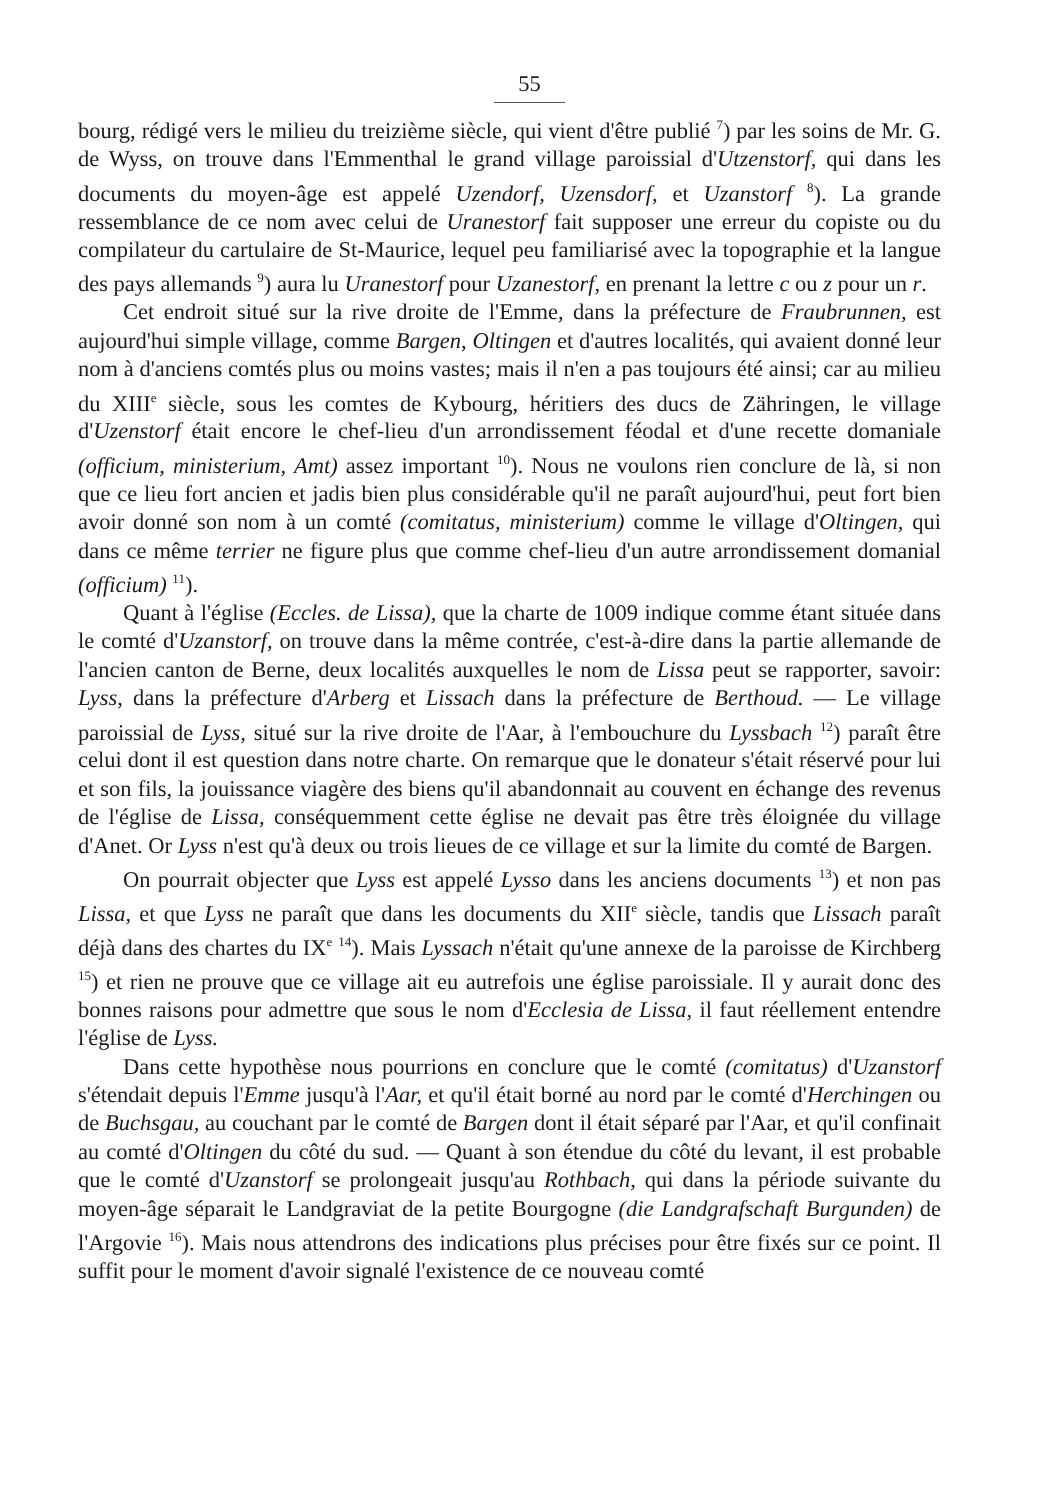55
bourg, rédigé vers le milieu du treizième siècle, qui vient d'être publié <sup>7</sup>) par les soins de Mr. G. de Wyss, on trouve dans l'Emmenthal le grand village paroissial d'Utzenstorf, qui dans les documents du moyen-âge est appelé Uzendorf, Uzensdorf, et Uzanstorf <sup>8</sup>). La grande ressemblance de ce nom avec celui de Uranestorf fait supposer une erreur du copiste ou du compilateur du cartulaire de St-Maurice, lequel peu familiarisé avec la topographie et la langue des pays allemands <sup>9</sup>) aura lu Uranestorf pour Uzanestorf, en prenant la lettre c ou z pour un r.
Cet endroit situé sur la rive droite de l'Emme, dans la préfecture de Fraubrunnen, est aujourd'hui simple village, comme Bargen, Oltingen et d'autres localités, qui avaient donné leur nom à d'anciens comtés plus ou moins vastes; mais il n'en a pas toujours été ainsi; car au milieu du XIII<sup>e</sup> siècle, sous les comtes de Kybourg, héritiers des ducs de Zähringen, le village d'Uzenstorf était encore le chef-lieu d'un arrondissement féodal et d'une recette domaniale (officium, ministerium, Amt) assez important <sup>10</sup>). Nous ne voulons rien conclure de là, si non que ce lieu fort ancien et jadis bien plus considérable qu'il ne paraît aujourd'hui, peut fort bien avoir donné son nom à un comté (comitatus, ministerium) comme le village d'Oltingen, qui dans ce même terrier ne figure plus que comme chef-lieu d'un autre arrondissement domanial (officium) <sup>11</sup>).
Quant à l'église (Eccles. de Lissa), que la charte de 1009 indique comme étant située dans le comté d'Uzanstorf, on trouve dans la même contrée, c'est-à-dire dans la partie allemande de l'ancien canton de Berne, deux localités auxquelles le nom de Lissa peut se rapporter, savoir: Lyss, dans la préfecture d'Arberg et Lissach dans la préfecture de Berthoud. — Le village paroissial de Lyss, situé sur la rive droite de l'Aar, à l'embouchure du Lyssbach <sup>12</sup>) paraît être celui dont il est question dans notre charte. On remarque que le donateur s'était réservé pour lui et son fils, la jouissance viagère des biens qu'il abandonnait au couvent en échange des revenus de l'église de Lissa, conséquemment cette église ne devait pas être très éloignée du village d'Anet. Or Lyss n'est qu'à deux ou trois lieues de ce village et sur la limite du comté de Bargen.
On pourrait objecter que Lyss est appelé Lysso dans les anciens documents <sup>13</sup>) et non pas Lissa, et que Lyss ne paraît que dans les documents du XII<sup>e</sup> siècle, tandis que Lissach paraît déjà dans des chartes du IX<sup>e</sup> <sup>14</sup>). Mais Lyssach n'était qu'une annexe de la paroisse de Kirchberg <sup>15</sup>) et rien ne prouve que ce village ait eu autrefois une église paroissiale. Il y aurait donc des bonnes raisons pour admettre que sous le nom d'Ecclesia de Lissa, il faut réellement entendre l'église de Lyss.
Dans cette hypothèse nous pourrions en conclure que le comté (comitatus) d'Uzanstorf s'étendait depuis l'Emme jusqu'à l'Aar, et qu'il était borné au nord par le comté d'Herchingen ou de Buchsgau, au couchant par le comté de Bargen dont il était séparé par l'Aar, et qu'il confinait au comté d'Oltingen du côté du sud. — Quant à son étendue du côté du levant, il est probable que le comté d'Uzanstorf se prolongeait jusqu'au Rothbach, qui dans la période suivante du moyen-âge séparait le Landgraviat de la petite Bourgogne (die Landgrafschaft Burgunden) de l'Argovie <sup>16</sup>). Mais nous attendrons des indications plus précises pour être fixés sur ce point. Il suffit pour le moment d'avoir signalé l'existence de ce nouveau comté